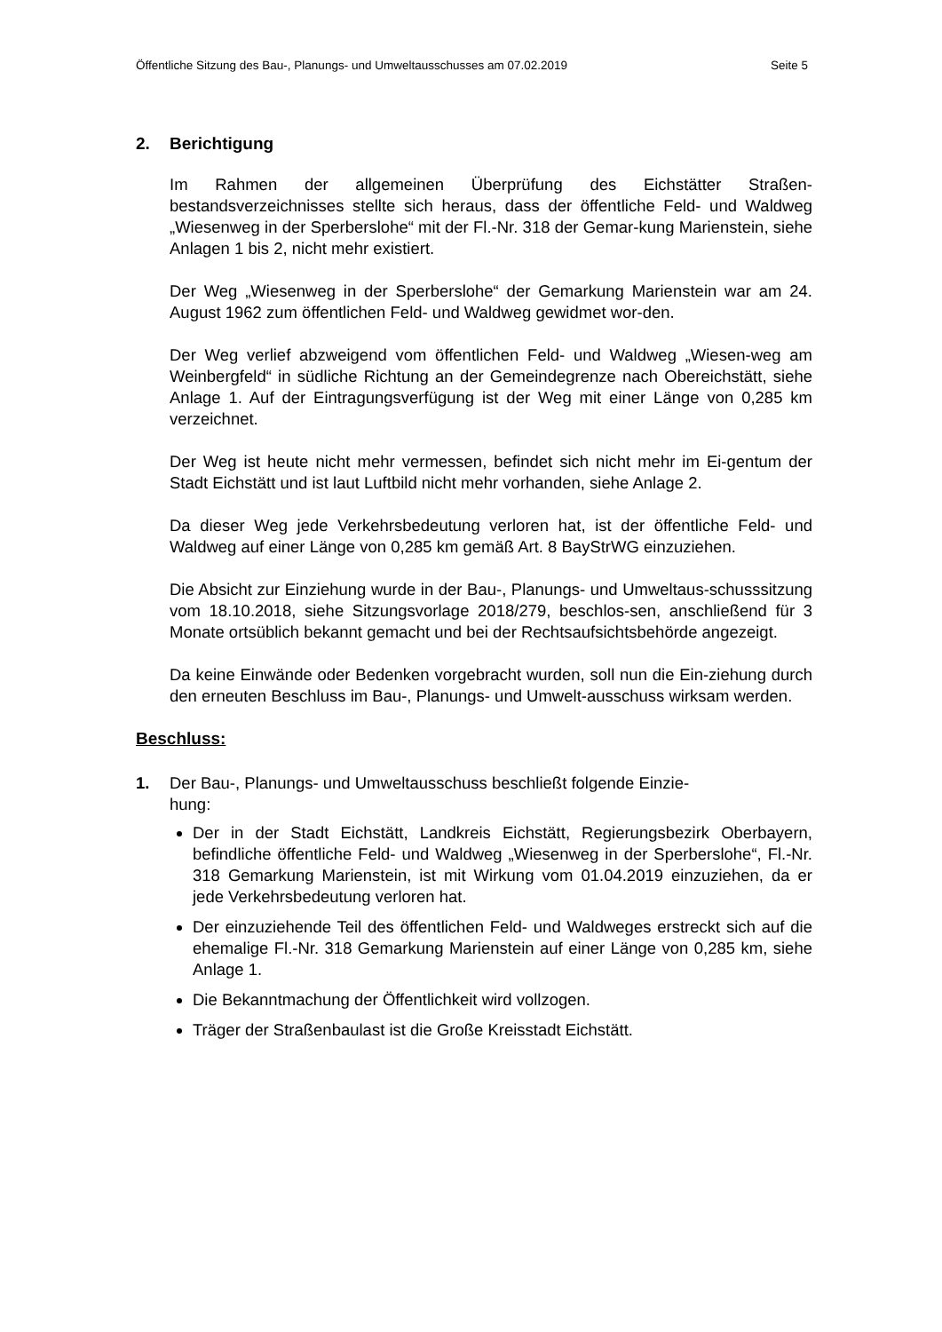Öffentliche Sitzung des Bau-, Planungs- und Umweltausschusses am 07.02.2019 Seite 5
2. Berichtigung
Im Rahmen der allgemeinen Überprüfung des Eichstätter Straßen-bestandsverzeichnisses stellte sich heraus, dass der öffentliche Feld- und Waldweg „Wiesenweg in der Sperberslohe“ mit der Fl.-Nr. 318 der Gemar-kung Marienstein, siehe Anlagen 1 bis 2, nicht mehr existiert.
Der Weg „Wiesenweg in der Sperberslohe“ der Gemarkung Marienstein war am 24. August 1962 zum öffentlichen Feld- und Waldweg gewidmet wor-den.
Der Weg verlief abzweigend vom öffentlichen Feld- und Waldweg „Wiesen-weg am Weinbergfeld“ in südliche Richtung an der Gemeindegrenze nach Obereichstätt, siehe Anlage 1. Auf der Eintragungsverfügung ist der Weg mit einer Länge von 0,285 km verzeichnet.
Der Weg ist heute nicht mehr vermessen, befindet sich nicht mehr im Ei-gentum der Stadt Eichstätt und ist laut Luftbild nicht mehr vorhanden, siehe Anlage 2.
Da dieser Weg jede Verkehrsbedeutung verloren hat, ist der öffentliche Feld- und Waldweg auf einer Länge von 0,285 km gemäß Art. 8 BayStrWG einzuziehen.
Die Absicht zur Einziehung wurde in der Bau-, Planungs- und Umweltaus-schusssitzung vom 18.10.2018, siehe Sitzungsvorlage 2018/279, beschlos-sen, anschließend für 3 Monate ortsüblich bekannt gemacht und bei der Rechtsaufsichtsbehörde angezeigt.
Da keine Einwände oder Bedenken vorgebracht wurden, soll nun die Ein-ziehung durch den erneuten Beschluss im Bau-, Planungs- und Umwelt-ausschuss wirksam werden.
Beschluss:
1. Der Bau-, Planungs- und Umweltausschuss beschließt folgende Einzie-
hung:
Der in der Stadt Eichstätt, Landkreis Eichstätt, Regierungsbezirk Oberbayern, befindliche öffentliche Feld- und Waldweg „Wiesenweg in der Sperberslohe“, Fl.-Nr. 318 Gemarkung Marienstein, ist mit Wirkung vom 01.04.2019 einzuziehen, da er jede Verkehrsbedeutung verloren hat.
Der einzuziehende Teil des öffentlichen Feld- und Waldweges erstreckt sich auf die ehemalige Fl.-Nr. 318 Gemarkung Marienstein auf einer Länge von 0,285 km, siehe Anlage 1.
Die Bekanntmachung der Öffentlichkeit wird vollzogen.
Träger der Straßenbaulast ist die Große Kreisstadt Eichstätt.